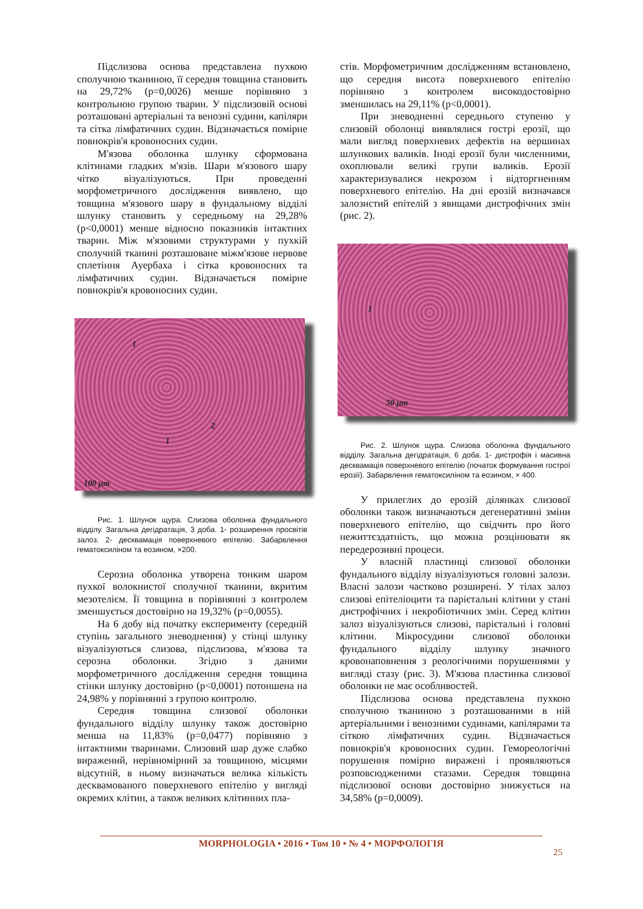Підслизова основа представлена пухкою сполучною тканиною, її середня товщина становить на 29,72% (р=0,0026) менше порівняно з контрольною групою тварин. У підслизовій основі розташовані артеріальні та венозні судини, капіляри та сітка лімфатичних судин. Відзначається помірне повнокрів'я кровоносних судин.
М'язова оболонка шлунку сформована клітинами гладких м'язів. Шари м'язового шару чітко візуалізуються. При проведенні морфометричного дослідження виявлено, що товщина м'язового шару в фундальному відділі шлунку становить у середньому на 29,28% (р<0,0001) менше відносно показників інтактних тварин. Між м'язовими структурами у пухкій сполучній тканині розташоване міжм'язове нервове сплетіння Ауербаха і сітка кровоносних та лімфатичних судин. Відзначається помірне повнокрів'я кровоносних судин.
1
1
2
100 μm
Рис. 1. Шлунок щура. Слизова оболонка фундального відділу. Загальна дегідратація, 3 доба. 1- розширення просвітів залоз. 2- десквамація поверхневого епітелію. Забарвлення гематоксиліном та еозином, ×200.
Серозна оболонка утворена тонким шаром пухкої волокнистої сполучної тканини, вкритим мезотелієм. Її товщина в порівнянні з контролем зменшується достовірно на 19,32% (р=0,0055).
На 6 добу від початку експерименту (середній ступінь загального зневоднення) у стінці шлунку візуалізуються слизова, підслизова, м'язова та серозна оболонки. Згідно з даними морфометричного дослідження середня товщина стінки шлунку достовірно (р<0,0001) потоншена на 24,98% у порівнянні з групою контролю.
Середня товщина слизової оболонки фундального відділу шлунку також достовірно менша на 11,83% (р=0,0477) порівняно з інтактними тваринами. Слизовий шар дуже слабко виражений, нерівномірний за товщиною, місцями відсутній, в ньому визначаться велика кількість десквамованого поверхневого епітелію у вигляді окремих клітин, а також великих клітинних пла-
стів. Морфометричним дослідженням встановлено, що середня висота поверхневого епітелію порівняно з контролем високодостовірно зменшилась на 29,11% (р<0,0001).
При зневодненні середнього ступеню у слизовій оболонці виявлялися гострі ерозії, що мали вигляд поверхневих дефектів на вершинах шлункових валиків. Іноді ерозії були численними, охоплювали великі групи валиків. Ерозії характеризувалися некрозом і відторгненням поверхневого епітелію. На дні ерозій визначався залозистий епітелій з явищами дистрофічних змін (рис. 2).
1
50 μm
Рис. 2. Шлунок щура. Слизова оболонка фундального відділу. Загальна дегідратація, 6 доба. 1- дистрофія і масивна десквамація поверхневого епітелію (початок формування гострої ерозії). Забарвлення гематоксиліном та еозином, × 400.
У прилеглих до ерозій ділянках слизової оболонки також визначаються дегенеративні зміни поверхневого епітелію, що свідчить про його нежиттєздатність, що можна розцінювати як передерозивні процеси.
У власній пластинці слизової оболонки фундального відділу візуалізуються головні залози. Власні залози частково розширені. У тілах залоз слизові епітеліоцити та парієтальні клітини у стані дистрофічних і некробіотичних змін. Серед клітин залоз візуалізуються слизові, парієтальні і головні клітини. Мікросудини слизової оболонки фундального відділу шлунку значного кровонаповнення з реологічними порушеннями у вигляді стазу (рис. 3). М'язова пластинка слизової оболонки не має особливостей.
Підслизова основа представлена пухкою сполучною тканиною з розташованими в ній артеріальними і венозними судинами, капілярами та сіткою лімфатичних судин. Відзначається повнокрів'я кровоносних судин. Гемореологічні порушення помірно виражені і проявляються розповсюдженими стазами. Середня товщина підслизової основи достовірно знижується на 34,58% (р=0,0009).
25
MORPHOLOGIA • 2016 • Том 10 • № 4 • МОРФОЛОГІЯ